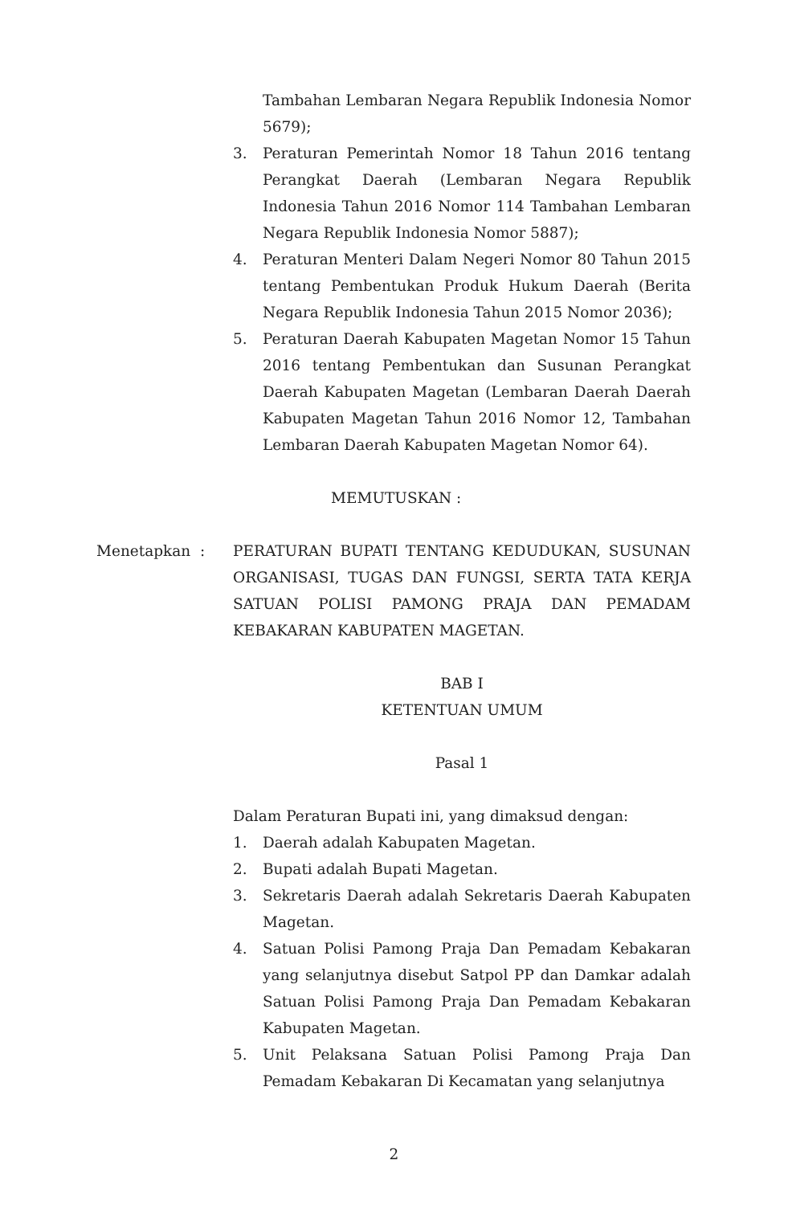Tambahan Lembaran Negara Republik Indonesia Nomor 5679);
3. Peraturan Pemerintah Nomor 18 Tahun 2016 tentang Perangkat Daerah (Lembaran Negara Republik Indonesia Tahun 2016 Nomor 114 Tambahan Lembaran Negara Republik Indonesia Nomor 5887);
4. Peraturan Menteri Dalam Negeri Nomor 80 Tahun 2015 tentang Pembentukan Produk Hukum Daerah (Berita Negara Republik Indonesia Tahun 2015 Nomor 2036);
5. Peraturan Daerah Kabupaten Magetan Nomor 15 Tahun 2016 tentang Pembentukan dan Susunan Perangkat Daerah Kabupaten Magetan (Lembaran Daerah Daerah Kabupaten Magetan Tahun 2016 Nomor 12, Tambahan Lembaran Daerah Kabupaten Magetan Nomor 64).
MEMUTUSKAN :
Menetapkan : PERATURAN BUPATI TENTANG KEDUDUKAN, SUSUNAN ORGANISASI, TUGAS DAN FUNGSI, SERTA TATA KERJA SATUAN POLISI PAMONG PRAJA DAN PEMADAM KEBAKARAN KABUPATEN MAGETAN.
BAB I
KETENTUAN UMUM
Pasal 1
Dalam Peraturan Bupati ini, yang dimaksud dengan:
1. Daerah adalah Kabupaten Magetan.
2. Bupati adalah Bupati Magetan.
3. Sekretaris Daerah adalah Sekretaris Daerah Kabupaten Magetan.
4. Satuan Polisi Pamong Praja Dan Pemadam Kebakaran yang selanjutnya disebut Satpol PP dan Damkar adalah Satuan Polisi Pamong Praja Dan Pemadam Kebakaran Kabupaten Magetan.
5. Unit Pelaksana Satuan Polisi Pamong Praja Dan Pemadam Kebakaran Di Kecamatan yang selanjutnya
2